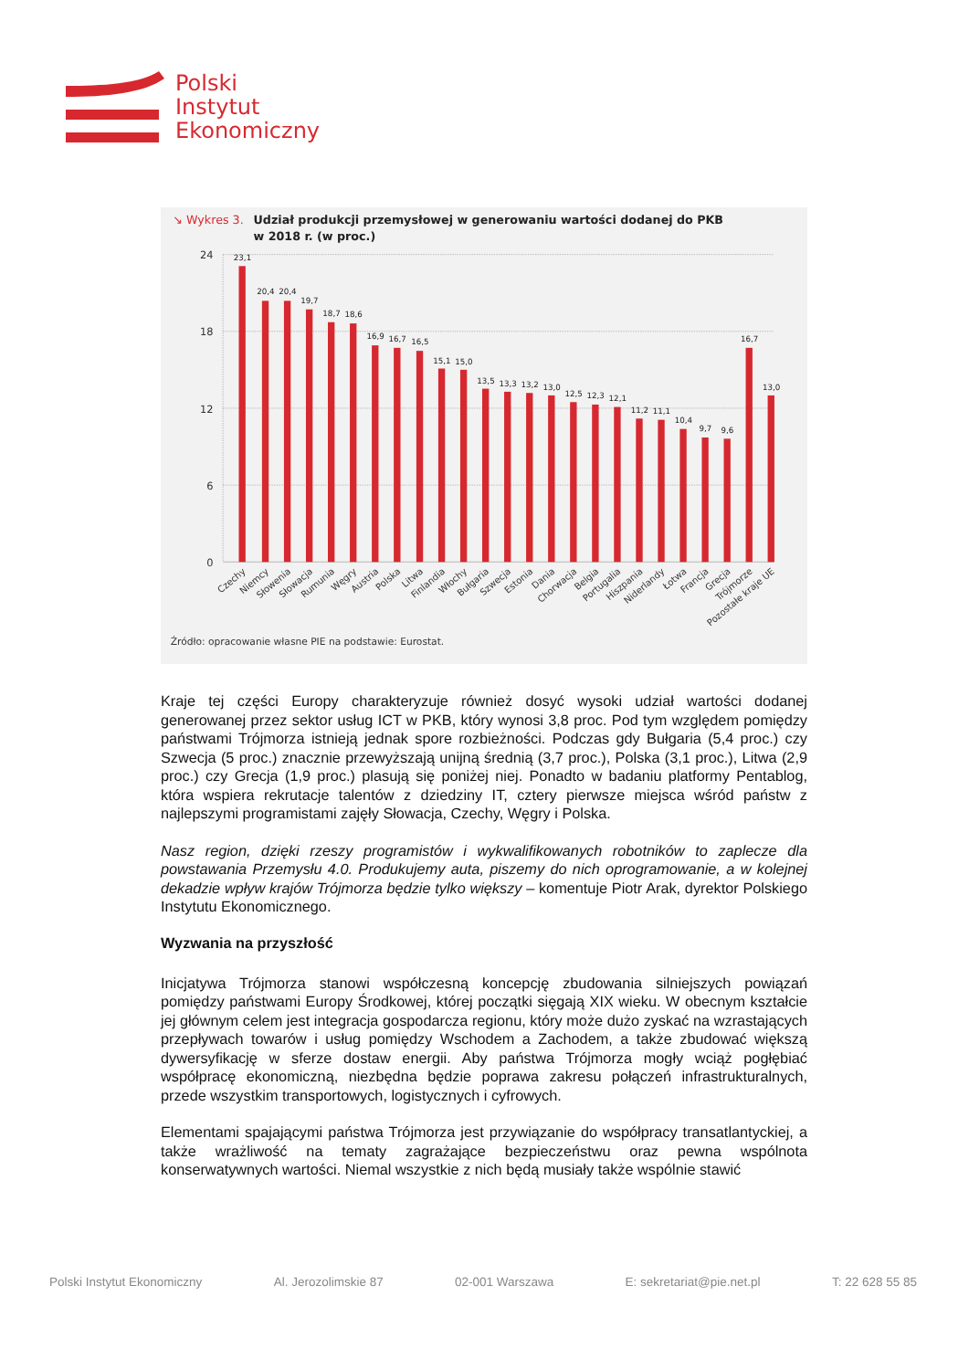Polski
Instytut
Ekonomiczny
↘ Wykres 3.
Udział produkcji przemysłowej w generowaniu wartości dodanej do PKB
w 2018 r. (w proc.)
24
18
12
6
0
23,1
20,4
20,4
19,7
18,7
18,6
16,9
16,7
16,5
15,1
15,0
13,5
13,3
13,2
13,0
12,5
12,3
12,1
11,2
11,1
10,4
9,7
9,6
16,7
13,0
Czechy
Niemcy
Słowenia
Słowacja
Rumunia
Węgry
Austria
Polska
Litwa
Finlandia
Włochy
Bułgaria
Szwecja
Estonia
Dania
Chorwacja
Belgia
Portugalia
Hiszpania
Niderlandy
Łotwa
Francja
Grecja
Trójmorze
Pozostałe kraje UE
Źródło: opracowanie własne PIE na podstawie: Eurostat.
Kraje tej części Europy charakteryzuje również dosyć wysoki udział wartości dodanej generowanej przez sektor usług ICT w PKB, który wynosi 3,8 proc. Pod tym względem pomiędzy państwami Trójmorza istnieją jednak spore rozbieżności. Podczas gdy Bułgaria (5,4 proc.) czy Szwecja (5 proc.) znacznie przewyższają unijną średnią (3,7 proc.), Polska (3,1 proc.), Litwa (2,9 proc.) czy Grecja (1,9 proc.) plasują się poniżej niej. Ponadto w badaniu platformy Pentablog, która wspiera rekrutacje talentów z dziedziny IT, cztery pierwsze miejsca wśród państw z najlepszymi programistami zajęły Słowacja, Czechy, Węgry i Polska.
Nasz region, dzięki rzeszy programistów i wykwalifikowanych robotników to zaplecze dla powstawania Przemysłu 4.0. Produkujemy auta, piszemy do nich oprogramowanie, a w kolejnej dekadzie wpływ krajów Trójmorza będzie tylko większy – komentuje Piotr Arak, dyrektor Polskiego Instytutu Ekonomicznego.
Wyzwania na przyszłość
Inicjatywa Trójmorza stanowi współczesną koncepcję zbudowania silniejszych powiązań pomiędzy państwami Europy Środkowej, której początki sięgają XIX wieku. W obecnym kształcie jej głównym celem jest integracja gospodarcza regionu, który może dużo zyskać na wzrastających przepływach towarów i usług pomiędzy Wschodem a Zachodem, a także zbudować większą dywersyfikację w sferze dostaw energii. Aby państwa Trójmorza mogły wciąż pogłębiać współpracę ekonomiczną, niezbędna będzie poprawa zakresu połączeń infrastrukturalnych, przede wszystkim transportowych, logistycznych i cyfrowych.
Elementami spajającymi państwa Trójmorza jest przywiązanie do współpracy transatlantyckiej, a także wrażliwość na tematy zagrażające bezpieczeństwu oraz pewna wspólnota konserwatywnych wartości. Niemal wszystkie z nich będą musiały także wspólnie stawić
Polski Instytut Ekonomiczny Al. Jerozolimskie 87 02-001 Warszawa E: sekretariat@pie.net.pl T: 22 628 55 85